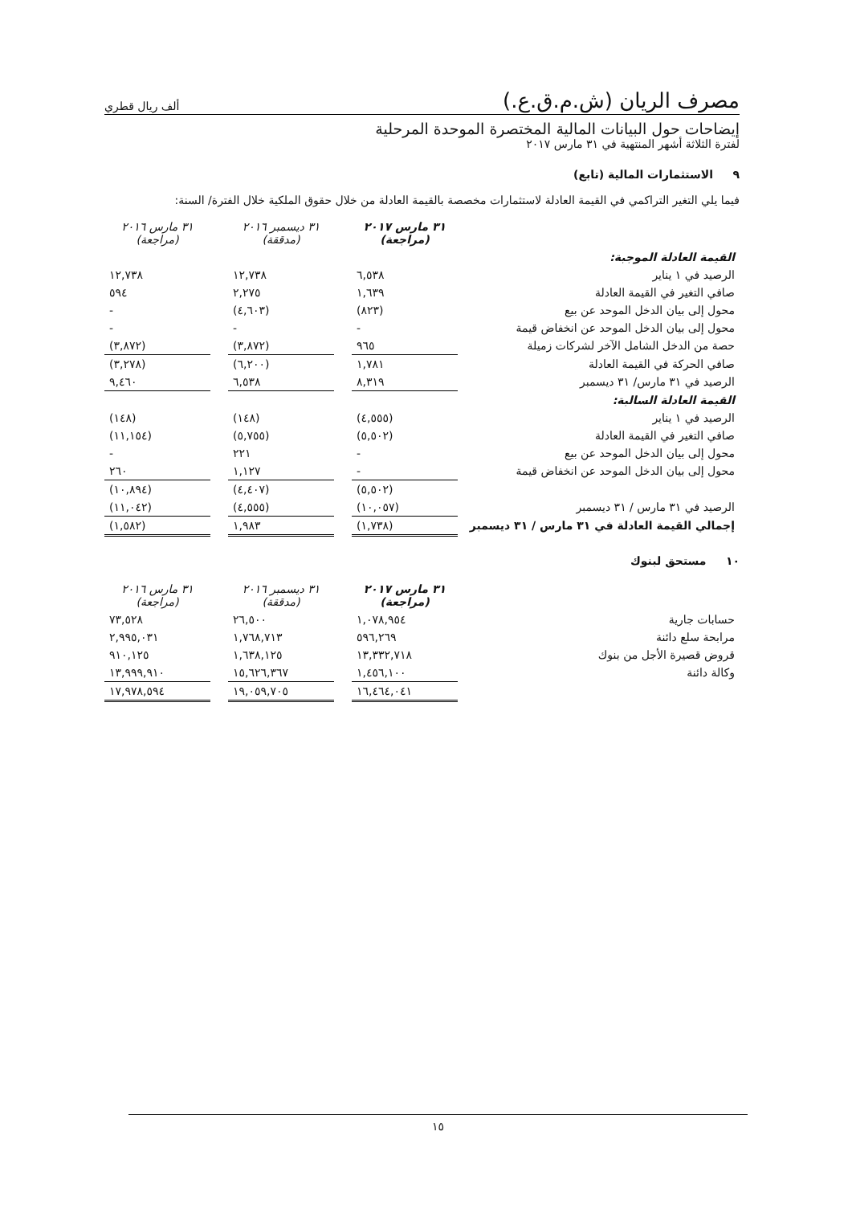مصرف الريان (ش.م.ق.ع.) ألف ريال قطري
إيضاحات حول البيانات المالية المختصرة الموحدة المرحلية
لفترة الثلاثة أشهر المنتهية في ٣١ مارس ٢٠١٧
٩ الاستثمارات المالية (تابع)
فيما يلي التغير التراكمي في القيمة العادلة لاستثمارات مخصصة بالقيمة العادلة من خلال حقوق الملكية خلال الفترة/ السنة:
| | ٣١ مارس ٢٠١٧ (مراجعة) | | ٣١ ديسمبر ٢٠١٦ (مدققة) | | ٣١ مارس ٢٠١٦ (مراجعة) |
| القيمة العادلة الموجبة: | | | | | |
| الرصيد في ١ يناير | ٦,٥٣٨ | | ١٢,٧٣٨ | | ١٢,٧٣٨ |
| صافي التغير في القيمة العادلة | ١,٦٣٩ | | ٢,٢٧٥ | | ٥٩٤ |
| محول إلى بيان الدخل الموحد عن بيع | (٨٢٣) | | (٤,٦٠٣) | | - |
| محول إلى بيان الدخل الموحد عن انخفاض قيمة | - | | - | | - |
| حصة من الدخل الشامل الآخر لشركات زميلة | ٩٦٥ | | (٣,٨٧٢) | | (٣,٨٧٢) |
| صافي الحركة في القيمة العادلة | ١,٧٨١ | | (٦,٢٠٠) | | (٣,٢٧٨) |
| الرصيد في ٣١ مارس/ ٣١ ديسمبر | ٨,٣١٩ | | ٦,٥٣٨ | | ٩,٤٦٠ |
| القيمة العادلة السالبة: | | | | | |
| الرصيد في ١ يناير | (٤,٥٥٥) | | (١٤٨) | | (١٤٨) |
| صافي التغير في القيمة العادلة | (٥,٥٠٢) | | (٥,٧٥٥) | | (١١,١٥٤) |
| محول إلى بيان الدخل الموحد عن بيع | - | | ٢٢١ | | - |
| محول إلى بيان الدخل الموحد عن انخفاض قيمة | - | | ١,١٢٧ | | ٢٦٠ |
| | (٥,٥٠٢) | | (٤,٤٠٧) | | (١٠,٨٩٤) |
| الرصيد في ٣١ مارس / ٣١ ديسمبر | (١٠,٠٥٧) | | (٤,٥٥٥) | | (١١,٠٤٢) |
| إجمالي القيمة العادلة في ٣١ مارس / ٣١ ديسمبر | (١,٧٣٨) | | ١,٩٨٣ | | (١,٥٨٢) |
١٠ مستحق لبنوك
| | ٣١ مارس ٢٠١٧ (مراجعة) | | ٣١ ديسمبر ٢٠١٦ (مدققة) | | ٣١ مارس ٢٠١٦ (مراجعة) |
| حسابات جارية | ١,٠٧٨,٩٥٤ | | ٢٦,٥٠٠ | | ٧٣,٥٢٨ |
| مرابحة سلع دائنة | ٥٩٦,٢٦٩ | | ١,٧٦٨,٧١٣ | | ٢,٩٩٥,٠٣١ |
| قروض قصيرة الأجل من بنوك | ١٣,٣٣٢,٧١٨ | | ١,٦٣٨,١٢٥ | | ٩١٠,١٢٥ |
| وكالة دائنة | ١,٤٥٦,١٠٠ | | ١٥,٦٢٦,٣٦٧ | | ١٣,٩٩٩,٩١٠ |
| | ١٦,٤٦٤,٠٤١ | | ١٩,٠٥٩,٧٠٥ | | ١٧,٩٧٨,٥٩٤ |
١٥